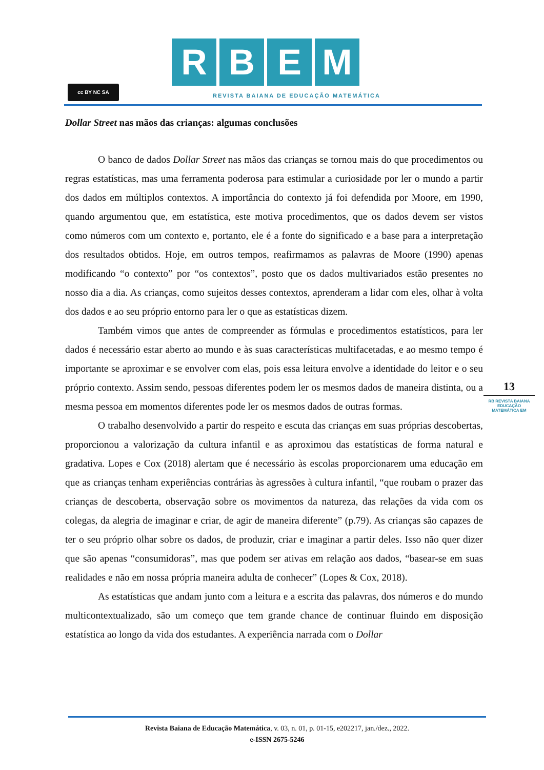cc BY NC SA
R B E M
REVISTA BAIANA DE EDUCAÇÃO MATEMÁTICA
Dollar Street nas mãos das crianças: algumas conclusões
O banco de dados Dollar Street nas mãos das crianças se tornou mais do que procedimentos ou regras estatísticas, mas uma ferramenta poderosa para estimular a curiosidade por ler o mundo a partir dos dados em múltiplos contextos. A importância do contexto já foi defendida por Moore, em 1990, quando argumentou que, em estatística, este motiva procedimentos, que os dados devem ser vistos como números com um contexto e, portanto, ele é a fonte do significado e a base para a interpretação dos resultados obtidos. Hoje, em outros tempos, reafirmamos as palavras de Moore (1990) apenas modificando “o contexto” por “os contextos”, posto que os dados multivariados estão presentes no nosso dia a dia. As crianças, como sujeitos desses contextos, aprenderam a lidar com eles, olhar à volta dos dados e ao seu próprio entorno para ler o que as estatísticas dizem.
Também vimos que antes de compreender as fórmulas e procedimentos estatísticos, para ler dados é necessário estar aberto ao mundo e às suas características multifacetadas, e ao mesmo tempo é importante se aproximar e se envolver com elas, pois essa leitura envolve a identidade do leitor e o seu próprio contexto. Assim sendo, pessoas diferentes podem ler os mesmos dados de maneira distinta, ou a mesma pessoa em momentos diferentes pode ler os mesmos dados de outras formas.
O trabalho desenvolvido a partir do respeito e escuta das crianças em suas próprias descobertas, proporcionou a valorização da cultura infantil e as aproximou das estatísticas de forma natural e gradativa. Lopes e Cox (2018) alertam que é necessário às escolas proporcionarem uma educação em que as crianças tenham experiências contrárias às agressões à cultura infantil, “que roubam o prazer das crianças de descoberta, observação sobre os movimentos da natureza, das relações da vida com os colegas, da alegria de imaginar e criar, de agir de maneira diferente” (p.79). As crianças são capazes de ter o seu próprio olhar sobre os dados, de produzir, criar e imaginar a partir deles. Isso não quer dizer que são apenas “consumidoras”, mas que podem ser ativas em relação aos dados, “basear-se em suas realidades e não em nossa própria maneira adulta de conhecer” (Lopes & Cox, 2018).
As estatísticas que andam junto com a leitura e a escrita das palavras, dos números e do mundo multicontextualizado, são um começo que tem grande chance de continuar fluindo em disposição estatística ao longo da vida dos estudantes. A experiência narrada com o Dollar
13
RB REVISTA BAIANA
EDUCAÇÃO MATEMÁTICA EM
Revista Baiana de Educação Matemática, v. 03, n. 01, p. 01-15, e202217, jan./dez., 2022.
e-ISSN 2675-5246